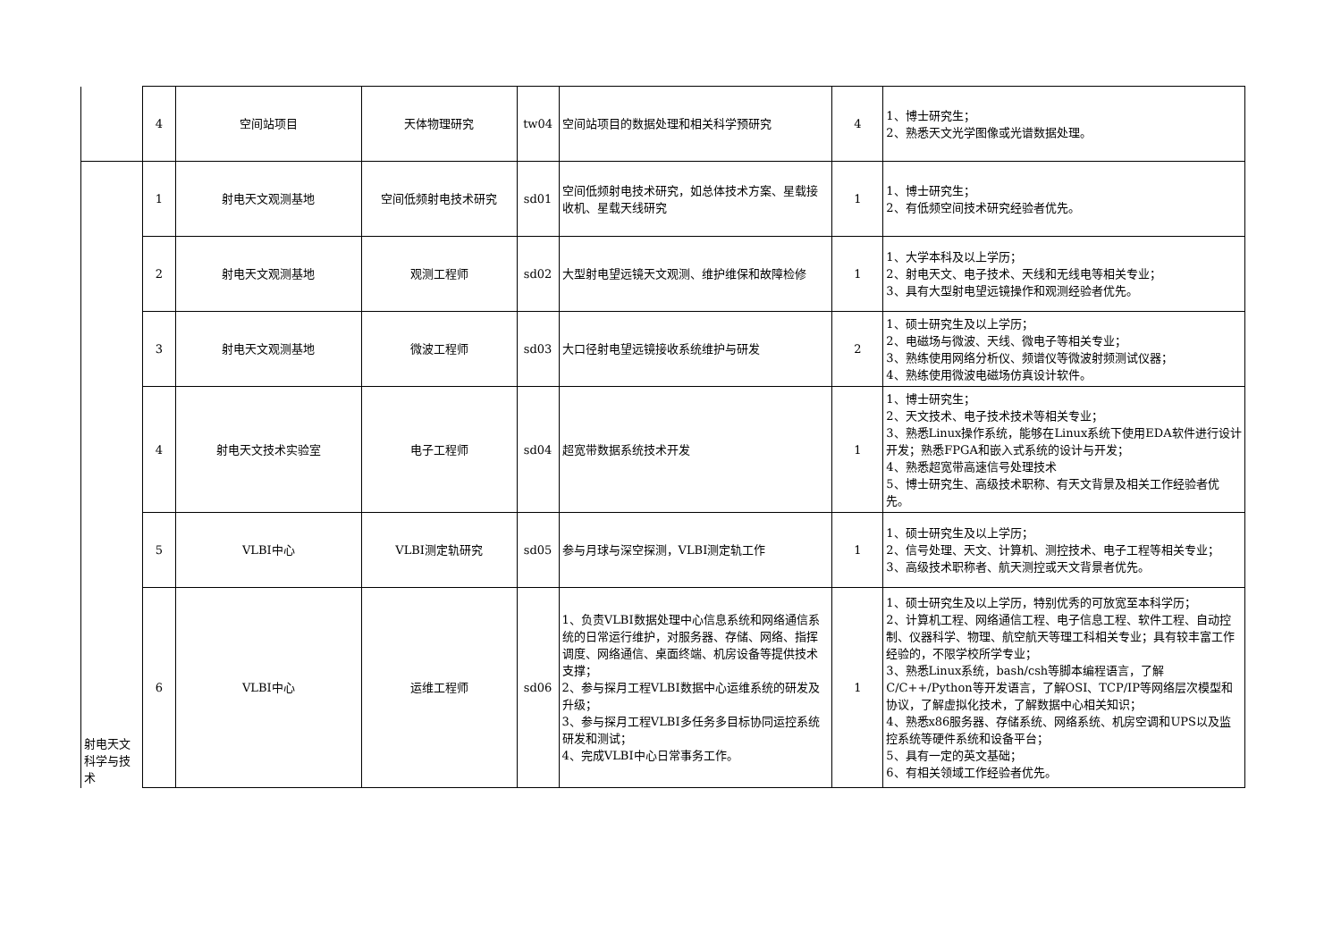| | 4 | 空间站项目 | 天体物理研究 | tw04 | 空间站项目的数据处理和相关科学预研究 | 4 | 1、博士研究生； 2、熟悉天文光学图像或光谱数据处理。 |
| 射电天文科学与技术 | 1 | 射电天文观测基地 | 空间低频射电技术研究 | sd01 | 空间低频射电技术研究，如总体技术方案、星载接收机、星载天线研究 | 1 | 1、博士研究生； 2、有低频空间技术研究经验者优先。 |
| | 2 | 射电天文观测基地 | 观测工程师 | sd02 | 大型射电望远镜天文观测、维护维保和故障检修 | 1 | 1、大学本科及以上学历； 2、射电天文、电子技术、天线和无线电等相关专业； 3、具有大型射电望远镜操作和观测经验者优先。 |
| | 3 | 射电天文观测基地 | 微波工程师 | sd03 | 大口径射电望远镜接收系统维护与研发 | 2 | 1、硕士研究生及以上学历； 2、电磁场与微波、天线、微电子等相关专业； 3、熟练使用网络分析仪、频谱仪等微波射频测试仪器； 4、熟练使用微波电磁场仿真设计软件。 |
| | 4 | 射电天文技术实验室 | 电子工程师 | sd04 | 超宽带数据系统技术开发 | 1 | 1、博士研究生； 2、天文技术、电子技术技术等相关专业； 3、熟悉Linux操作系统，能够在Linux系统下使用EDA软件进行设计开发；熟悉FPGA和嵌入式系统的设计与开发； 4、熟悉超宽带高速信号处理技术 5、博士研究生、高级技术职称、有天文背景及相关工作经验者优先。 |
| | 5 | VLBI中心 | VLBI测定轨研究 | sd05 | 参与月球与深空探测，VLBI测定轨工作 | 1 | 1、硕士研究生及以上学历； 2、信号处理、天文、计算机、测控技术、电子工程等相关专业； 3、高级技术职称者、航天测控或天文背景者优先。 |
| | 6 | VLBI中心 | 运维工程师 | sd06 | 1、负责VLBI数据处理中心信息系统和网络通信系统的日常运行维护，对服务器、存储、网络、指挥调度、网络通信、桌面终端、机房设备等提供技术支撑； 2、参与探月工程VLBI数据中心运维系统的研发及升级； 3、参与探月工程VLBI多任务多目标协同运控系统研发和测试； 4、完成VLBI中心日常事务工作。 | 1 | 1、硕士研究生及以上学历，特别优秀的可放宽至本科学历； 2、计算机工程、网络通信工程、电子信息工程、软件工程、自动控制、仪器科学、物理、航空航天等理工科相关专业；具有较丰富工作经验的，不限学校所学专业； 3、熟悉Linux系统，bash/csh等脚本编程语言，了解C/C++/Python等开发语言，了解OSI、TCP/IP等网络层次模型和协议，了解虚拟化技术，了解数据中心相关知识； 4、熟悉x86服务器、存储系统、网络系统、机房空调和UPS以及监控系统等硬件系统和设备平台； 5、具有一定的英文基础； 6、有相关领域工作经验者优先。 |